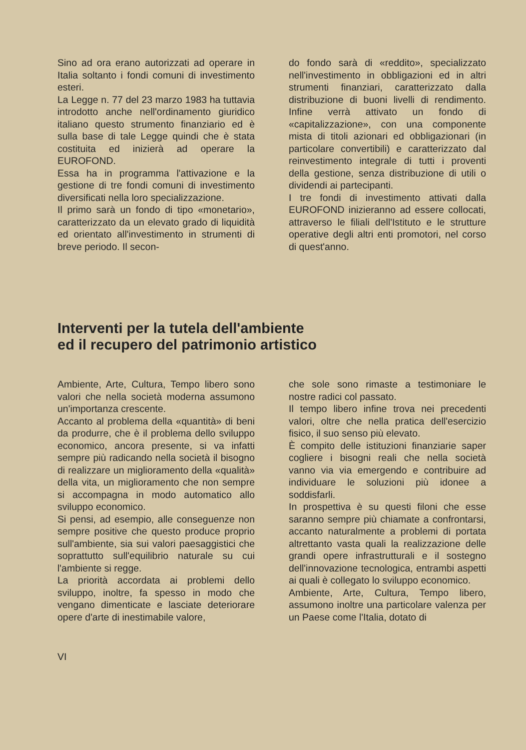Sino ad ora erano autorizzati ad operare in Italia soltanto i fondi comuni di investimento esteri.
La Legge n. 77 del 23 marzo 1983 ha tuttavia introdotto anche nell'ordinamento giuridico italiano questo strumento finanziario ed è sulla base di tale Legge quindi che è stata costituita ed inizierà ad operare la EUROFOND.
Essa ha in programma l'attivazione e la gestione di tre fondi comuni di investimento diversificati nella loro specializzazione.
Il primo sarà un fondo di tipo «monetario», caratterizzato da un elevato grado di liquidità ed orientato all'investimento in strumenti di breve periodo. Il secon-
do fondo sarà di «reddito», specializzato nell'investimento in obbligazioni ed in altri strumenti finanziari, caratterizzato dalla distribuzione di buoni livelli di rendimento. Infine verrà attivato un fondo di «capitalizzazione», con una componente mista di titoli azionari ed obbligazionari (in particolare convertibili) e caratterizzato dal reinvestimento integrale di tutti i proventi della gestione, senza distribuzione di utili o dividendi ai partecipanti.
I tre fondi di investimento attivati dalla EUROFOND inizieranno ad essere collocati, attraverso le filiali dell'Istituto e le strutture operative degli altri enti promotori, nel corso di quest'anno.
Interventi per la tutela dell'ambiente
ed il recupero del patrimonio artistico
Ambiente, Arte, Cultura, Tempo libero sono valori che nella società moderna assumono un'importanza crescente.
Accanto al problema della «quantità» di beni da produrre, che è il problema dello sviluppo economico, ancora presente, si va infatti sempre più radicando nella società il bisogno di realizzare un miglioramento della «qualità» della vita, un miglioramento che non sempre si accompagna in modo automatico allo sviluppo economico.
Si pensi, ad esempio, alle conseguenze non sempre positive che questo produce proprio sull'ambiente, sia sui valori paesaggistici che soprattutto sull'equilibrio naturale su cui l'ambiente si regge.
La priorità accordata ai problemi dello sviluppo, inoltre, fa spesso in modo che vengano dimenticate e lasciate deteriorare opere d'arte di inestimabile valore,
che sole sono rimaste a testimoniare le nostre radici col passato.
Il tempo libero infine trova nei precedenti valori, oltre che nella pratica dell'esercizio fisico, il suo senso più elevato.
È compito delle istituzioni finanziarie saper cogliere i bisogni reali che nella società vanno via via emergendo e contribuire ad individuare le soluzioni più idonee a soddisfarli.
In prospettiva è su questi filoni che esse saranno sempre più chiamate a confrontarsi, accanto naturalmente a problemi di portata altrettanto vasta quali la realizzazione delle grandi opere infrastrutturali e il sostegno dell'innovazione tecnologica, entrambi aspetti ai quali è collegato lo sviluppo economico.
Ambiente, Arte, Cultura, Tempo libero, assumono inoltre una particolare valenza per un Paese come l'Italia, dotato di
VI